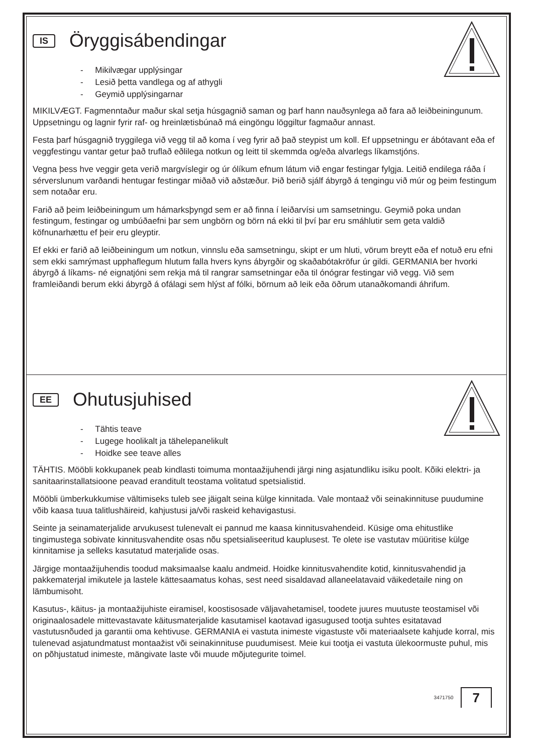IS
Öryggisábendingar
- Mikilvægar upplýsingar
- Lesið þetta vandlega og af athygli
- Geymið upplýsingarnar
MIKILVÆGT. Fagmenntaður maður skal setja húsgagnið saman og þarf hann nauðsynlega að fara að leiðbeiningunum. Uppsetningu og lagnir fyrir raf- og hreinlætisbúnað má eingöngu löggiltur fagmaður annast.
Festa þarf húsgagnið tryggilega við vegg til að koma í veg fyrir að það steypist um koll. Ef uppsetningu er ábótavant eða ef veggfestingu vantar getur það truflað eðlilega notkun og leitt til skemmda og/eða alvarlegs líkamstjóns.
Vegna þess hve veggir geta verið margvíslegir og úr ólíkum efnum látum við engar festingar fylgja. Leitið endilega ráða í sérverslunum varðandi hentugar festingar miðað við aðstæður. Þið berið sjálf ábyrgð á tengingu við múr og þeim festingum sem notaðar eru.
Farið að þeim leiðbeiningum um hámarksþyngd sem er að finna í leiðarvísi um samsetningu. Geymið poka undan festingum, festingar og umbúðaefni þar sem ungbörn og börn ná ekki til því þar eru smáhlutir sem geta valdið köfnunarhættu ef þeir eru gleyptir.
Ef ekki er farið að leiðbeiningum um notkun, vinnslu eða samsetningu, skipt er um hluti, vörum breytt eða ef notuð eru efni sem ekki samrýmast upphaflegum hlutum falla hvers kyns ábyrgðir og skaðabótakröfur úr gildi. GERMANIA ber hvorki ábyrgð á líkams- né eignatjóni sem rekja má til rangrar samsetningar eða til ónógrar festingar við vegg. Við sem framleiðandi berum ekki ábyrgð á ofálagi sem hlýst af fólki, börnum að leik eða öðrum utanaðkomandi áhrifum.
EE
Ohutusjuhised
- Tähtis teave
- Lugege hoolikalt ja tähelepanelikult
- Hoidke see teave alles
TÄHTIS. Mööbli kokkupanek peab kindlasti toimuma montaažijuhendi järgi ning asjatundliku isiku poolt. Kõiki elektri- ja sanitaarinstallatsioone peavad eranditult teostama volitatud spetsialistid.
Mööbli ümberkukkumise vältimiseks tuleb see jäigalt seina külge kinnitada. Vale montaaž või seinakinnituse puudumine võib kaasa tuua talitlushäireid, kahjustusi ja/või raskeid kehavigastusi.
Seinte ja seinamaterjalide arvukusest tulenevalt ei pannud me kaasa kinnitusvahendeid. Küsige oma ehitustlike tingimustega sobivate kinnitusvahendite osas nõu spetsialiseeritud kauplusest. Te olete ise vastutav müüritise külge kinnitamise ja selleks kasutatud materjalide osas.
Järgige montaažijuhendis toodud maksimaalse kaalu andmeid. Hoidke kinnitusvahendite kotid, kinnitusvahendid ja pakkematerjal imikutele ja lastele kättesaamatus kohas, sest need sisaldavad allaneelatavaid väikedetaile ning on lämbumisoht.
Kasutus-, käitus- ja montaažijuhiste eiramisel, koostisosade väljavahetamisel, toodete juures muutuste teostamisel või originaalosadele mittevastavate käitusmaterjalide kasutamisel kaotavad igasugused tootja suhtes esitatavad vastutusnõuded ja garantii oma kehtivuse. GERMANIA ei vastuta inimeste vigastuste või materiaalsete kahjude korral, mis tulenevad asjatundmatust montaažist või seinakinnituse puudumisest. Meie kui tootja ei vastuta ülekoormuste puhul, mis on põhjustatud inimeste, mängivate laste või muude mõjutegurite toimel.
3471750 7